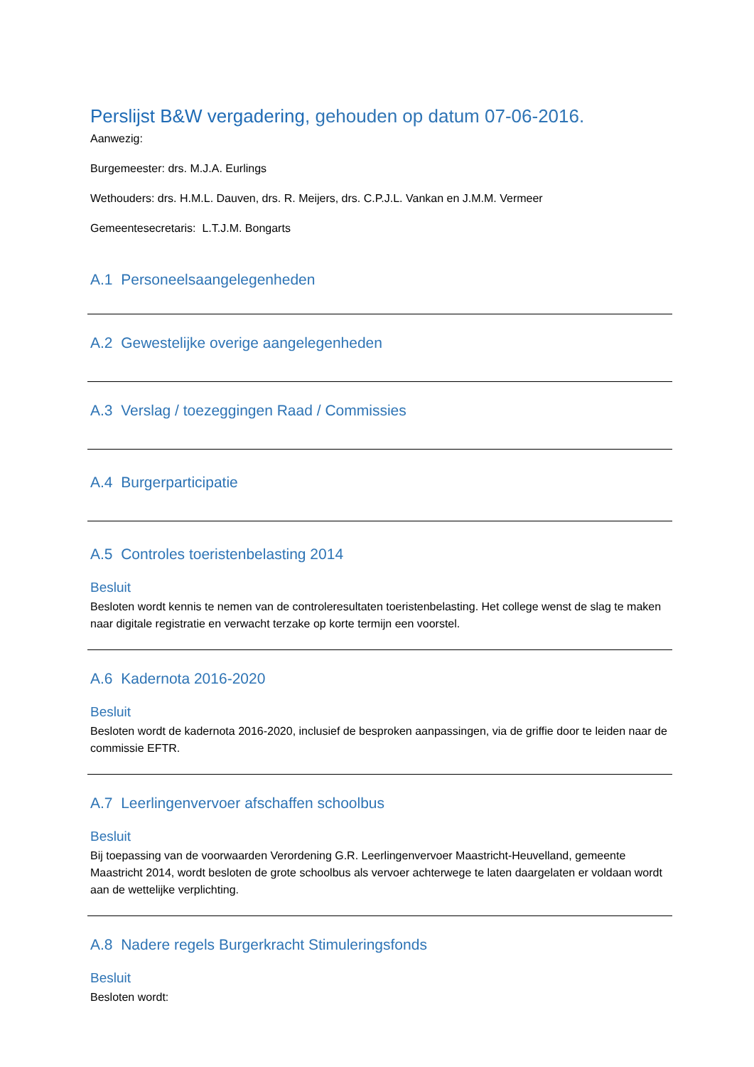Perslijst B&W vergadering, gehouden op datum 07-06-2016.
Aanwezig:
Burgemeester: drs. M.J.A. Eurlings
Wethouders: drs. H.M.L. Dauven, drs. R. Meijers, drs. C.P.J.L. Vankan en J.M.M. Vermeer
Gemeentesecretaris: L.T.J.M. Bongarts
A.1 Personeelsaangelegenheden
A.2 Gewestelijke overige aangelegenheden
A.3 Verslag / toezeggingen Raad / Commissies
A.4 Burgerparticipatie
A.5 Controles toeristenbelasting 2014
Besluit
Besloten wordt kennis te nemen van de controleresultaten toeristenbelasting. Het college wenst de slag te maken naar digitale registratie en verwacht terzake op korte termijn een voorstel.
A.6 Kadernota 2016-2020
Besluit
Besloten wordt de kadernota 2016-2020, inclusief de besproken aanpassingen, via de griffie door te leiden naar de commissie EFTR.
A.7 Leerlingenvervoer afschaffen schoolbus
Besluit
Bij toepassing van de voorwaarden Verordening G.R. Leerlingenvervoer Maastricht-Heuvelland, gemeente Maastricht 2014, wordt besloten de grote schoolbus als vervoer achterwege te laten daargelaten er voldaan wordt aan de wettelijke verplichting.
A.8 Nadere regels Burgerkracht Stimuleringsfonds
Besluit
Besloten wordt: